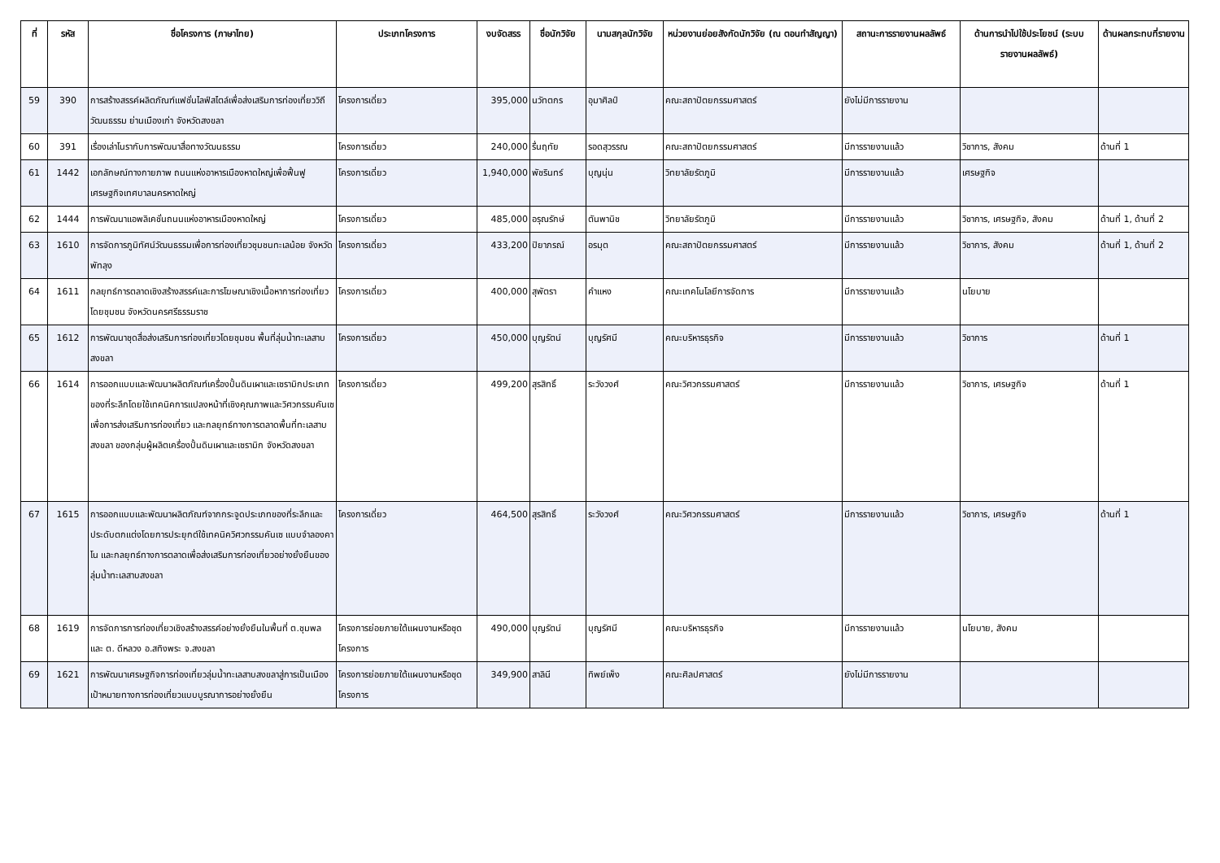| ที่ | รหัส | ชื่อโครงการ (ภาษาไทย) | ประเภทโครงการ | งบจัดสรร | ชื่อนักวิจัย | นามสกุลนักวิจัย | หน่วยงานย่อยสังกัดนักวิจัย (ณ ตอนทำสัญญา) | สถานะการรายงานผลลัพธ์ | ด้านการนำไปใช้ประโยชน์ (ระบบรายงานผลลัพธ์) | ด้านผลกระทบที่รายงาน |
| --- | --- | --- | --- | --- | --- | --- | --- | --- | --- | --- |
| 59 | 390 | การสร้างสรรค์ผลิตภัณฑ์แฟชั่นไลฟ์สไตล์เพื่อส่งเสริมการท่องเที่ยววิถีวัฒนธรรม ย่านเมืองเก่า จังหวัดสงขลา | โครงการเดี่ยว | 395,000 | นวัทตกร | อุมาศิลป์ | คณะสถาปัตยกรรมศาสตร์ | ยังไม่มีการรายงาน | | |
| 60 | 391 | เรื่องเล่าโนรากับการพัฒนาสื่อทางวัฒนธรรม | โครงการเดี่ยว | 240,000 | รื่นฤทัย | รอดสุวรรณ | คณะสถาปัตยกรรมศาสตร์ | มีการรายงานแล้ว | วิชาการ, สังคม | ด้านที่ 1 |
| 61 | 1442 | เอกลักษณ์ทางกายภาพ ถนนแห่งอาหารเมืองหาดใหญ่เพื่อฟื้นฟู เศรษฐกิจเทศบาลนครหาดใหญ่ | โครงการเดี่ยว | 1,940,000 | พัชรินทร์ | บุญนุ่น | วิทยาลัยรัตภูมิ | มีการรายงานแล้ว | เศรษฐกิจ | |
| 62 | 1444 | การพัฒนาแอพลิเคชั่นถนนแห่งอาหารเมืองหาดใหญ่ | โครงการเดี่ยว | 485,000 | อรุณรักษ์ | ตันพานิช | วิทยาลัยรัตภูมิ | มีการรายงานแล้ว | วิชาการ, เศรษฐกิจ, สังคม | ด้านที่ 1, ด้านที่ 2 |
| 63 | 1610 | การจัดการภูมิทัศน์วัฒนธรรมเพื่อการท่องเที่ยวชุมชนทะเลน้อย จังหวัดพัทลุง | โครงการเดี่ยว | 433,200 | ปิยาภรณ์ | อรมุต | คณะสถาปัตยกรรมศาสตร์ | มีการรายงานแล้ว | วิชาการ, สังคม | ด้านที่ 1, ด้านที่ 2 |
| 64 | 1611 | กลยุทธ์การตลาดเชิงสร้างสรรค์และการโฆษณาเชิงเนื้อหาการท่องเที่ยวโดยชุมชน จังหวัดนครศรีธรรมราช | โครงการเดี่ยว | 400,000 | สุพัตรา | คำแหง | คณะเทคโนโลยีการจัดการ | มีการรายงานแล้ว | นโยบาย | |
| 65 | 1612 | การพัฒนาชุดสื่อส่งเสริมการท่องเที่ยวโดยชุมชน พื้นที่ลุ่มน้ำทะเลสาบสงขลา | โครงการเดี่ยว | 450,000 | บุญรัตน์ | บุญรัศมี | คณะบริหารธุรกิจ | มีการรายงานแล้ว | วิชาการ | ด้านที่ 1 |
| 66 | 1614 | การออกแบบและพัฒนาผลิตภัณฑ์เครื่องปั้นดินเผาและเซรามิกประเภทของที่ระลึกโดยใช้เทคนิคการแปลงหน้าที่เชิงคุณภาพและวิศวกรรมคันเซ เพื่อการส่งเสริมการท่องเที่ยว และกลยุทธ์ทางการตลาดพื้นที่ทะเลสาบสงขลา ของกลุ่มผู้ผลิตเครื่องปั้นดินเผาและเซรามิก จังหวัดสงขลา | โครงการเดี่ยว | 499,200 | สุรสิทธิ์ | ระวังวงศ์ | คณะวิศวกรรมศาสตร์ | มีการรายงานแล้ว | วิชาการ, เศรษฐกิจ | ด้านที่ 1 |
| 67 | 1615 | การออกแบบและพัฒนาผลิตภัณฑ์จากกระจูดประเภทของที่ระลึกและประดับตกแต่งโดยการประยุกต์ใช้เทคนิควิศวกรรมคันเซ แบบจำลองคาโน และกลยุทธ์ทางการตลาดเพื่อส่งเสริมการท่องเที่ยวอย่างยั่งยืนของลุ่มน้ำทะเลสาบสงขลา | โครงการเดี่ยว | 464,500 | สุรสิทธิ์ | ระวังวงศ์ | คณะวิศวกรรมศาสตร์ | มีการรายงานแล้ว | วิชาการ, เศรษฐกิจ | ด้านที่ 1 |
| 68 | 1619 | การจัดการการท่องเที่ยวเชิงสร้างสรรค์อย่างยั่งยืนในพื้นที่ ต.ชุมพล และ ต. ดีหลวง อ.สทิงพระ จ.สงขลา | โครงการย่อยภายใต้แผนงานหรือชุดโครงการ | 490,000 | บุญรัตน์ | บุญรัศมี | คณะบริหารธุรกิจ | มีการรายงานแล้ว | นโยบาย, สังคม | |
| 69 | 1621 | การพัฒนาเศรษฐกิจการท่องเที่ยวลุ่มน้ำทะเลสาบสงขลาสู่การเป็นเมืองเป้าหมายทางการท่องเที่ยวแบบบูรณาการอย่างยั่งยืน | โครงการย่อยภายใต้แผนงานหรือชุดโครงการ | 349,900 | สาลินี | ทิพย์เพ็ง | คณะศิลปศาสตร์ | ยังไม่มีการรายงาน | | |